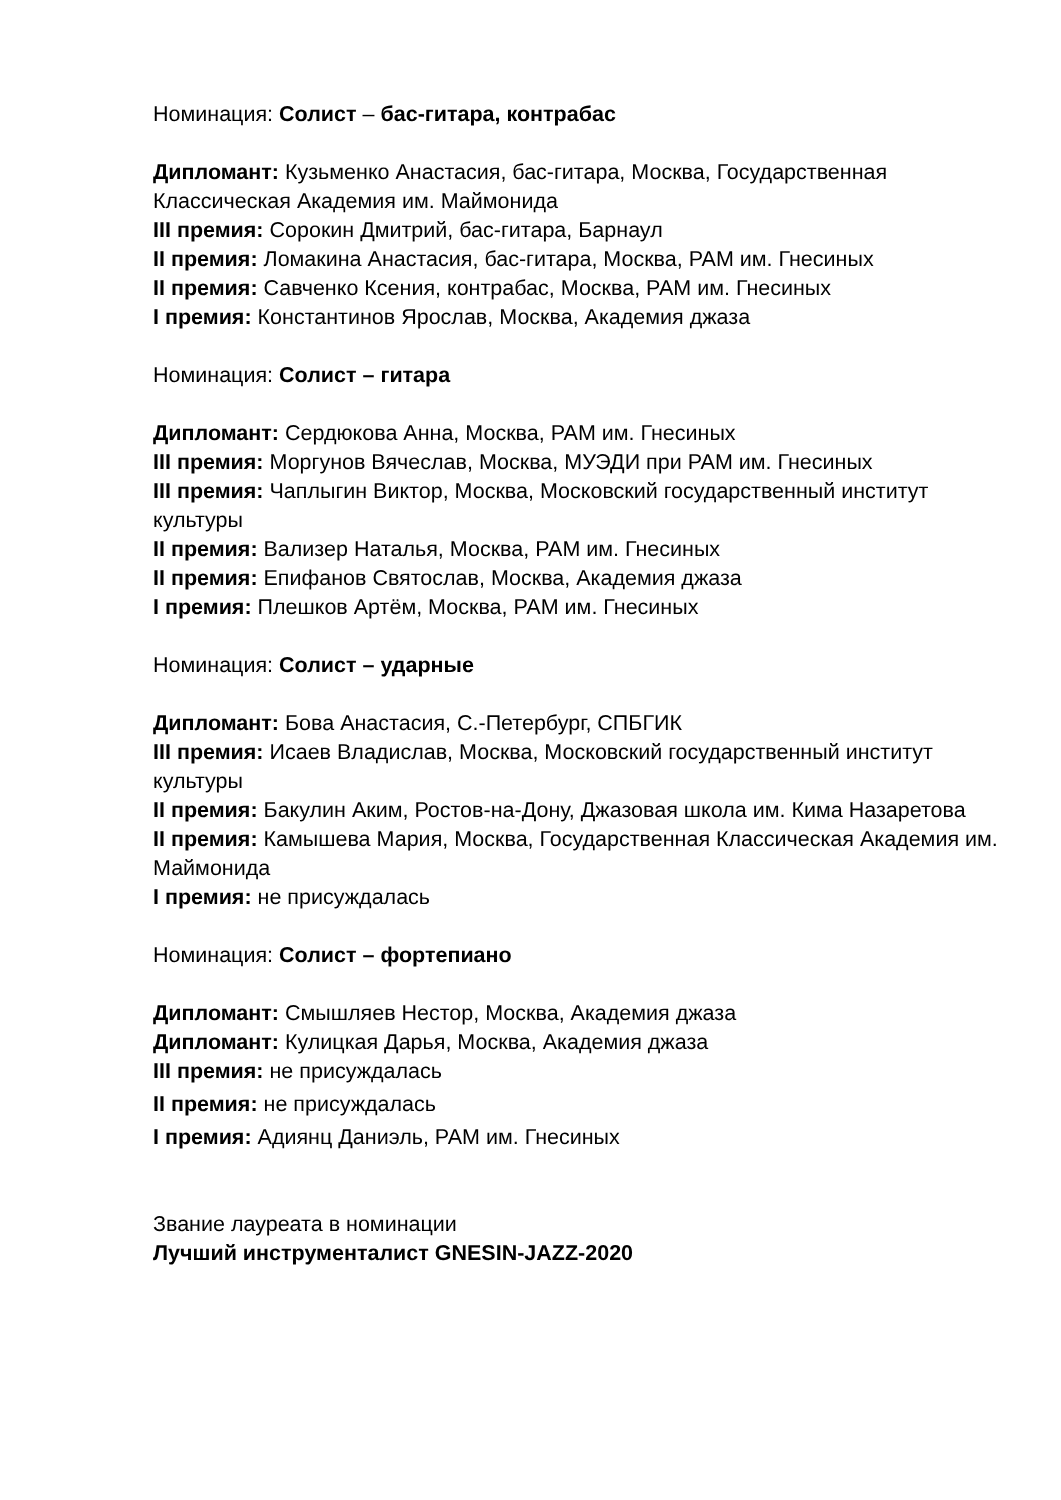Номинация: Солист – бас-гитара, контрабас
Дипломант: Кузьменко Анастасия, бас-гитара, Москва, Государственная Классическая Академия им. Маймонида
III премия: Сорокин Дмитрий, бас-гитара, Барнаул
II премия: Ломакина Анастасия, бас-гитара, Москва, РАМ им. Гнесиных
II премия: Савченко Ксения, контрабас, Москва, РАМ им. Гнесиных
I премия: Константинов Ярослав, Москва, Академия джаза
Номинация: Солист – гитара
Дипломант: Сердюкова Анна, Москва, РАМ им. Гнесиных
III премия: Моргунов Вячеслав, Москва, МУЭДИ при РАМ им. Гнесиных
III премия: Чаплыгин Виктор, Москва, Московский государственный институт культуры
II премия: Вализер Наталья, Москва, РАМ им. Гнесиных
II премия: Епифанов Святослав, Москва, Академия джаза
I премия: Плешков Артём, Москва, РАМ им. Гнесиных
Номинация: Солист – ударные
Дипломант: Бова Анастасия, С.-Петербург, СПБГИК
III премия: Исаев Владислав, Москва, Московский государственный институт культуры
II премия: Бакулин Аким, Ростов-на-Дону, Джазовая школа им. Кима Назаретова
II премия: Камышева Мария, Москва, Государственная Классическая Академия им. Маймонида
I премия: не присуждалась
Номинация: Солист – фортепиано
Дипломант: Смышляев Нестор, Москва, Академия джаза
Дипломант: Кулицкая Дарья, Москва, Академия джаза
III премия: не присуждалась
II премия: не присуждалась
I премия: Адиянц Даниэль, РАМ им. Гнесиных
Звание лауреата в номинации
Лучший инструменталист GNESIN-JAZZ-2020